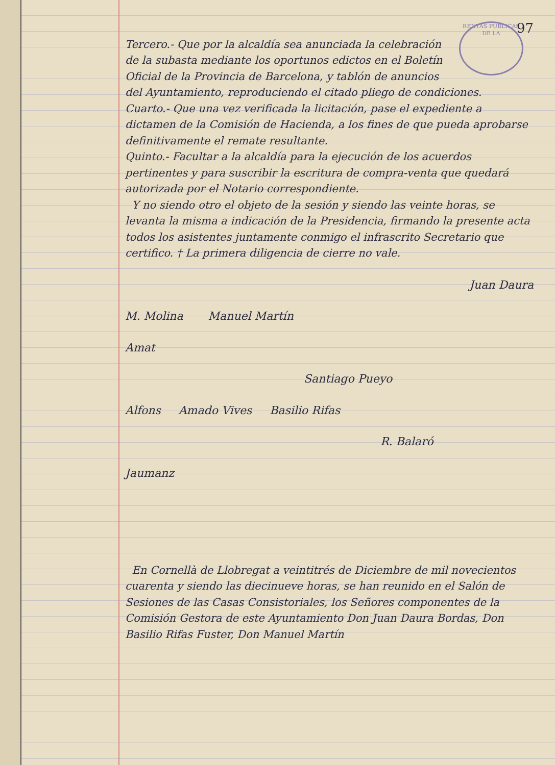97
RENTAS PUBLICAS DE LA
Tercero.- Que por la alcaldía sea anunciada la celebración de la subasta mediante los oportunos edictos en el Boletín Oficial de la Provincia de Barcelona, y tablón de anuncios del Ayuntamiento, reproduciendo el citado pliego de condiciones.
Cuarto.- Que una vez verificada la licitación, pase el expediente a dictamen de la Comisión de Hacienda, a los fines de que pueda aprobarse definitivamente el remate resultante.
Quinto.- Facultar a la alcaldía para la ejecución de los acuerdos pertinentes y para suscribir la escritura de compra-venta que quedará autorizada por el Notario correspondiente.
Y no siendo otro el objeto de la sesión y siendo las veinte horas, se levanta la misma a indicación de la Presidencia, firmando la presente acta todos los asistentes juntamente conmigo el infrascrito Secretario que certifico. † La primera diligencia de cierre no vale.
Juan Daura
M. Molina Manuel Martín
Amat
Santiago Pueyo
Alfons Amado Vives Basilio Rifas
R. Balaró
Jaumanz
En Cornellà de Llobregat a veintitrés de Diciembre de mil novecientos cuarenta y siendo las diecinueve horas, se han reunido en el Salón de Sesiones de las Casas Consistoriales, los Señores componentes de la Comisión Gestora de este Ayuntamiento Don Juan Daura Bordas, Don Basilio Rifas Fuster, Don Manuel Martín